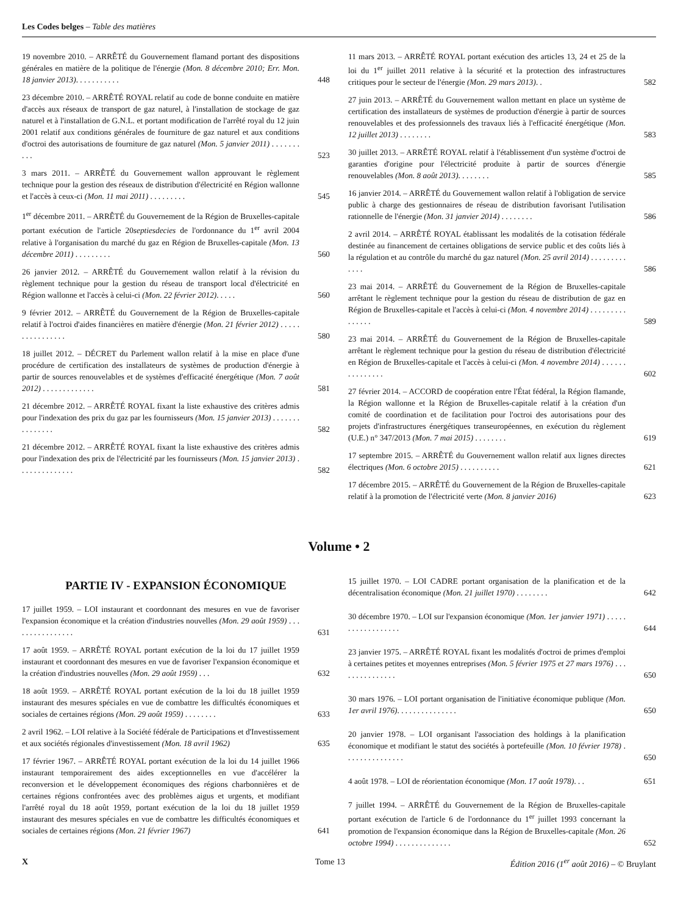Les Codes belges – Table des matières
19 novembre 2010. – ARRÊTÉ du Gouvernement flamand portant des dispositions générales en matière de la politique de l'énergie (Mon. 8 décembre 2010; Err. Mon. 18 janvier 2013). . . . . . . . . . .
448
23 décembre 2010. – ARRÊTÉ ROYAL relatif au code de bonne conduite en matière d'accès aux réseaux de transport de gaz naturel, à l'installation de stockage de gaz naturel et à l'installation de G.N.L. et portant modification de l'arrêté royal du 12 juin 2001 relatif aux conditions générales de fourniture de gaz naturel et aux conditions d'octroi des autorisations de fourniture de gaz naturel (Mon. 5 janvier 2011) . . . . . . . . . .
523
3 mars 2011. – ARRÊTÉ du Gouvernement wallon approuvant le règlement technique pour la gestion des réseaux de distribution d'électricité en Région wallonne et l'accès à ceux-ci (Mon. 11 mai 2011) . . . . . . . . .
545
1<sup>er</sup> décembre 2011. – ARRÊTÉ du Gouvernement de la Région de Bruxelles-capitale portant exécution de l'article 20septiesdecies de l'ordonnance du 1<sup>er</sup> avril 2004 relative à l'organisation du marché du gaz en Région de Bruxelles-capitale (Mon. 13 décembre 2011) . . . . . . . . .
560
26 janvier 2012. – ARRÊTÉ du Gouvernement wallon relatif à la révision du règlement technique pour la gestion du réseau de transport local d'électricité en Région wallonne et l'accès à celui-ci (Mon. 22 février 2012). . . . .
560
9 février 2012. – ARRÊTÉ du Gouvernement de la Région de Bruxelles-capitale relatif à l'octroi d'aides financières en matière d'énergie (Mon. 21 février 2012) . . . . . . . . . . . . . . . .
580
18 juillet 2012. – DÉCRET du Parlement wallon relatif à la mise en place d'une procédure de certification des installateurs de systèmes de production d'énergie à partir de sources renouvelables et de systèmes d'efficacité énergétique (Mon. 7 août 2012) . . . . . . . . . . . . .
581
21 décembre 2012. – ARRÊTÉ ROYAL fixant la liste exhaustive des critères admis pour l'indexation des prix du gaz par les fournisseurs (Mon. 15 janvier 2013) . . . . . . . . . . . . . . .
582
21 décembre 2012. – ARRÊTÉ ROYAL fixant la liste exhaustive des critères admis pour l'indexation des prix de l'électricité par les fournisseurs (Mon. 15 janvier 2013) . . . . . . . . . . . . . .
582
11 mars 2013. – ARRÊTÉ ROYAL portant exécution des articles 13, 24 et 25 de la loi du 1<sup>er</sup> juillet 2011 relative à la sécurité et la protection des infrastructures critiques pour le secteur de l'énergie (Mon. 29 mars 2013). .
582
27 juin 2013. – ARRÊTÉ du Gouvernement wallon mettant en place un système de certification des installateurs de systèmes de production d'énergie à partir de sources renouvelables et des professionnels des travaux liés à l'efficacité énergétique (Mon. 12 juillet 2013) . . . . . . . .
583
30 juillet 2013. – ARRÊTÉ ROYAL relatif à l'établissement d'un système d'octroi de garanties d'origine pour l'électricité produite à partir de sources d'énergie renouvelables (Mon. 8 août 2013). . . . . . . .
585
16 janvier 2014. – ARRÊTÉ du Gouvernement wallon relatif à l'obligation de service public à charge des gestionnaires de réseau de distribution favorisant l'utilisation rationnelle de l'énergie (Mon. 31 janvier 2014) . . . . . . . .
586
2 avril 2014. – ARRÊTÉ ROYAL établissant les modalités de la cotisation fédérale destinée au financement de certaines obligations de service public et des coûts liés à la régulation et au contrôle du marché du gaz naturel (Mon. 25 avril 2014) . . . . . . . . . . . . .
586
23 mai 2014. – ARRÊTÉ du Gouvernement de la Région de Bruxelles-capitale arrêtant le règlement technique pour la gestion du réseau de distribution de gaz en Région de Bruxelles-capitale et l'accès à celui-ci (Mon. 4 novembre 2014) . . . . . . . . . . . . . . .
589
23 mai 2014. – ARRÊTÉ du Gouvernement de la Région de Bruxelles-capitale arrêtant le règlement technique pour la gestion du réseau de distribution d'électricité en Région de Bruxelles-capitale et l'accès à celui-ci (Mon. 4 novembre 2014) . . . . . . . . . . . . . . .
602
27 février 2014. – ACCORD de coopération entre l'État fédéral, la Région flamande, la Région wallonne et la Région de Bruxelles-capitale relatif à la création d'un comité de coordination et de facilitation pour l'octroi des autorisations pour des projets d'infrastructures énergétiques transeuropéennes, en exécution du règlement (U.E.) n° 347/2013 (Mon. 7 mai 2015) . . . . . . . .
619
17 septembre 2015. – ARRÊTÉ du Gouvernement wallon relatif aux lignes directes électriques (Mon. 6 octobre 2015) . . . . . . . . . .
621
17 décembre 2015. – ARRÊTÉ du Gouvernement de la Région de Bruxelles-capitale relatif à la promotion de l'électricité verte (Mon. 8 janvier 2016)
623
Volume • 2
PARTIE IV - EXPANSION ÉCONOMIQUE
17 juillet 1959. – LOI instaurant et coordonnant des mesures en vue de favoriser l'expansion économique et la création d'industries nouvelles (Mon. 29 août 1959) . . . . . . . . . . . . . . . .
631
17 août 1959. – ARRÊTÉ ROYAL portant exécution de la loi du 17 juillet 1959 instaurant et coordonnant des mesures en vue de favoriser l'expansion économique et la création d'industries nouvelles (Mon. 29 août 1959) . . .
632
18 août 1959. – ARRÊTÉ ROYAL portant exécution de la loi du 18 juillet 1959 instaurant des mesures spéciales en vue de combattre les difficultés économiques et sociales de certaines régions (Mon. 29 août 1959) . . . . . . . .
633
2 avril 1962. – LOI relative à la Société fédérale de Participations et d'Investissement et aux sociétés régionales d'investissement (Mon. 18 avril 1962)
635
17 février 1967. – ARRÊTÉ ROYAL portant exécution de la loi du 14 juillet 1966 instaurant temporairement des aides exceptionnelles en vue d'accélérer la reconversion et le développement économiques des régions charbonnières et de certaines régions confrontées avec des problèmes aigus et urgents, et modifiant l'arrêté royal du 18 août 1959, portant exécution de la loi du 18 juillet 1959 instaurant des mesures spéciales en vue de combattre les difficultés économiques et sociales de certaines régions (Mon. 21 février 1967)
641
15 juillet 1970. – LOI CADRE portant organisation de la planification et de la décentralisation économique (Mon. 21 juillet 1970) . . . . . . . .
642
30 décembre 1970. – LOI sur l'expansion économique (Mon. 1er janvier 1971) . . . . . . . . . . . . . . . . . .
644
23 janvier 1975. – ARRÊTÉ ROYAL fixant les modalités d'octroi de primes d'emploi à certaines petites et moyennes entreprises (Mon. 5 février 1975 et 27 mars 1976) . . . . . . . . . . . . . . .
650
30 mars 1976. – LOI portant organisation de l'initiative économique publique (Mon. 1er avril 1976). . . . . . . . . . . . . . .
650
20 janvier 1978. – LOI organisant l'association des holdings à la planification économique et modifiant le statut des sociétés à portefeuille (Mon. 10 février 1978) . . . . . . . . . . . . . . .
650
4 août 1978. – LOI de réorientation économique (Mon. 17 août 1978). . .
651
7 juillet 1994. – ARRÊTÉ du Gouvernement de la Région de Bruxelles-capitale portant exécution de l'article 6 de l'ordonnance du 1<sup>er</sup> juillet 1993 concernant la promotion de l'expansion économique dans la Région de Bruxelles-capitale (Mon. 26 octobre 1994) . . . . . . . . . . . . . .
652
X Tome 13 Édition 2016 (1<sup>er</sup> août 2016) – © Bruylant